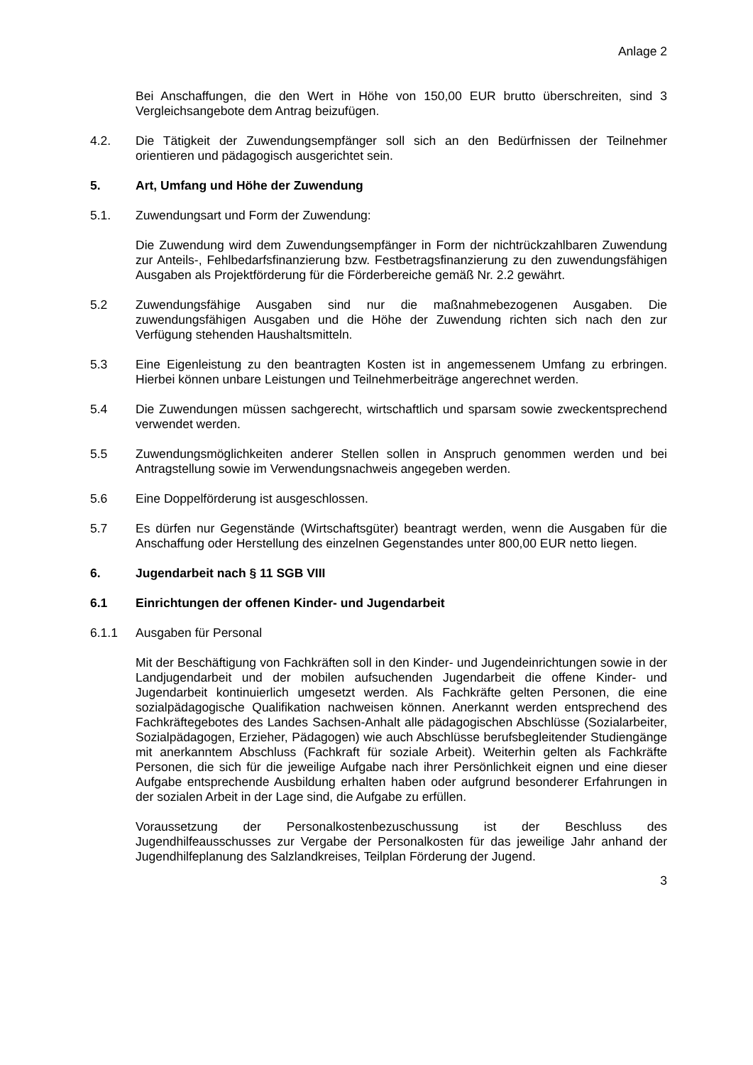Anlage 2
Bei Anschaffungen, die den Wert in Höhe von 150,00 EUR brutto überschreiten, sind 3 Vergleichsangebote dem Antrag beizufügen.
4.2. Die Tätigkeit der Zuwendungsempfänger soll sich an den Bedürfnissen der Teilnehmer orientieren und pädagogisch ausgerichtet sein.
5. Art, Umfang und Höhe der Zuwendung
5.1. Zuwendungsart und Form der Zuwendung:
Die Zuwendung wird dem Zuwendungsempfänger in Form der nichtrückzahlbaren Zuwendung zur Anteils-, Fehlbedarfsfinanzierung bzw. Festbetragsfinanzierung zu den zuwendungsfähigen Ausgaben als Projektförderung für die Förderbereiche gemäß Nr. 2.2 gewährt.
5.2 Zuwendungsfähige Ausgaben sind nur die maßnahmebezogenen Ausgaben. Die zuwendungsfähigen Ausgaben und die Höhe der Zuwendung richten sich nach den zur Verfügung stehenden Haushaltsmitteln.
5.3 Eine Eigenleistung zu den beantragten Kosten ist in angemessenem Umfang zu erbringen. Hierbei können unbare Leistungen und Teilnehmerbeiträge angerechnet werden.
5.4 Die Zuwendungen müssen sachgerecht, wirtschaftlich und sparsam sowie zweckentsprechend verwendet werden.
5.5 Zuwendungsmöglichkeiten anderer Stellen sollen in Anspruch genommen werden und bei Antragstellung sowie im Verwendungsnachweis angegeben werden.
5.6 Eine Doppelförderung ist ausgeschlossen.
5.7 Es dürfen nur Gegenstände (Wirtschaftsgüter) beantragt werden, wenn die Ausgaben für die Anschaffung oder Herstellung des einzelnen Gegenstandes unter 800,00 EUR netto liegen.
6. Jugendarbeit nach § 11 SGB VIII
6.1 Einrichtungen der offenen Kinder- und Jugendarbeit
6.1.1 Ausgaben für Personal
Mit der Beschäftigung von Fachkräften soll in den Kinder- und Jugendeinrichtungen sowie in der Landjugendarbeit und der mobilen aufsuchenden Jugendarbeit die offene Kinder- und Jugendarbeit kontinuierlich umgesetzt werden. Als Fachkräfte gelten Personen, die eine sozialpädagogische Qualifikation nachweisen können. Anerkannt werden entsprechend des Fachkräftegebotes des Landes Sachsen-Anhalt alle pädagogischen Abschlüsse (Sozialarbeiter, Sozialpädagogen, Erzieher, Pädagogen) wie auch Abschlüsse berufsbegleitender Studiengänge mit anerkanntem Abschluss (Fachkraft für soziale Arbeit). Weiterhin gelten als Fachkräfte Personen, die sich für die jeweilige Aufgabe nach ihrer Persönlichkeit eignen und eine dieser Aufgabe entsprechende Ausbildung erhalten haben oder aufgrund besonderer Erfahrungen in der sozialen Arbeit in der Lage sind, die Aufgabe zu erfüllen.
Voraussetzung der Personalkostenbezuschussung ist der Beschluss des Jugendhilfeausschusses zur Vergabe der Personalkosten für das jeweilige Jahr anhand der Jugendhilfeplanung des Salzlandkreises, Teilplan Förderung der Jugend.
3